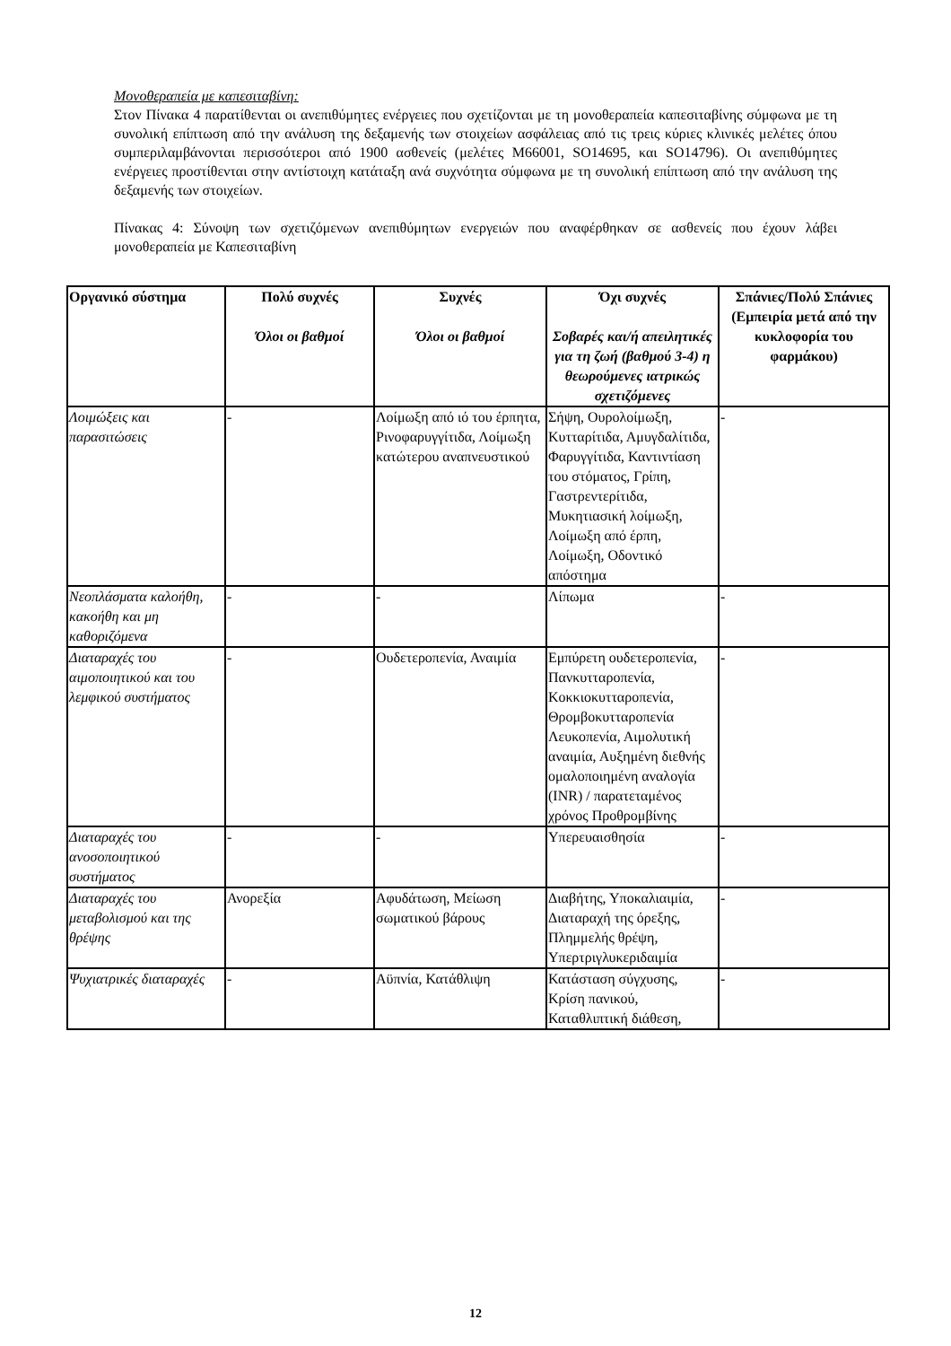Μονοθεραπεία με καπεσιταβίνη:
Στον Πίνακα 4 παρατίθενται οι ανεπιθύμητες ενέργειες που σχετίζονται με τη μονοθεραπεία καπεσιταβίνης σύμφωνα με τη συνολική επίπτωση από την ανάλυση της δεξαμενής των στοιχείων ασφάλειας από τις τρεις κύριες κλινικές μελέτες όπου συμπεριλαμβάνονται περισσότεροι από 1900 ασθενείς (μελέτες M66001, SO14695, και SO14796). Οι ανεπιθύμητες ενέργειες προστίθενται στην αντίστοιχη κατάταξη ανά συχνότητα σύμφωνα με τη συνολική επίπτωση από την ανάλυση της δεξαμενής των στοιχείων.
Πίνακας 4: Σύνοψη των σχετιζόμενων ανεπιθύμητων ενεργειών που αναφέρθηκαν σε ασθενείς που έχουν λάβει μονοθεραπεία με Καπεσιταβίνη
| Οργανικό σύστημα | Πολύ συχνές Όλοι οι βαθμοί | Συχνές Όλοι οι βαθμοί | Όχι συχνές Σοβαρές και/ή απειλητικές για τη ζωή (βαθμού 3-4) η θεωρούμενες ιατρικώς σχετιζόμενες | Σπάνιες/Πολύ Σπάνιες (Εμπειρία μετά από την κυκλοφορία του φαρμάκου) |
| --- | --- | --- | --- | --- |
| Λοιμώξεις και παρασιτώσεις | - | Λοίμωξη από ιό του έρπητα, Ρινοφαρυγγίτιδα, Λοίμωξη κατώτερου αναπνευστικού | Σήψη, Ουρολοίμωξη, Κυτταρίτιδα, Αμυγδαλίτιδα, Φαρυγγίτιδα, Καντιντίαση του στόματος, Γρίπη, Γαστρεντερίτιδα, Μυκητιασική λοίμωξη, Λοίμωξη από έρπη, Λοίμωξη, Οδοντικό απόστημα | - |
| Νεοπλάσματα καλοήθη, κακοήθη και μη καθοριζόμενα | - | - | Λίπωμα | - |
| Διαταραχές του αιμοποιητικού και του λεμφικού συστήματος | - | Ουδετεροπενία, Αναιμία | Εμπύρετη ουδετεροπενία, Πανκυτταροπενία, Κοκκιοκυτταροπενία, Θρομβοκυτταροπενία Λευκοπενία, Αιμολυτική αναιμία, Αυξημένη διεθνής ομαλοποιημένη αναλογία (INR) / παρατεταμένος χρόνος Προθρομβίνης | - |
| Διαταραχές του ανοσοποιητικού συστήματος | - | - | Υπερευαισθησία | - |
| Διαταραχές του μεταβολισμού και της θρέψης | Ανορεξία | Αφυδάτωση, Μείωση σωματικού βάρους | Διαβήτης, Υποκαλιαιμία, Διαταραχή της όρεξης, Πλημμελής θρέψη, Υπερτριγλυκεριδαιμία | - |
| Ψυχιατρικές διαταραχές | - | Αϋπνία, Κατάθλιψη | Κατάσταση σύγχυσης, Κρίση πανικού, Καταθλιπτική διάθεση, | - |
12